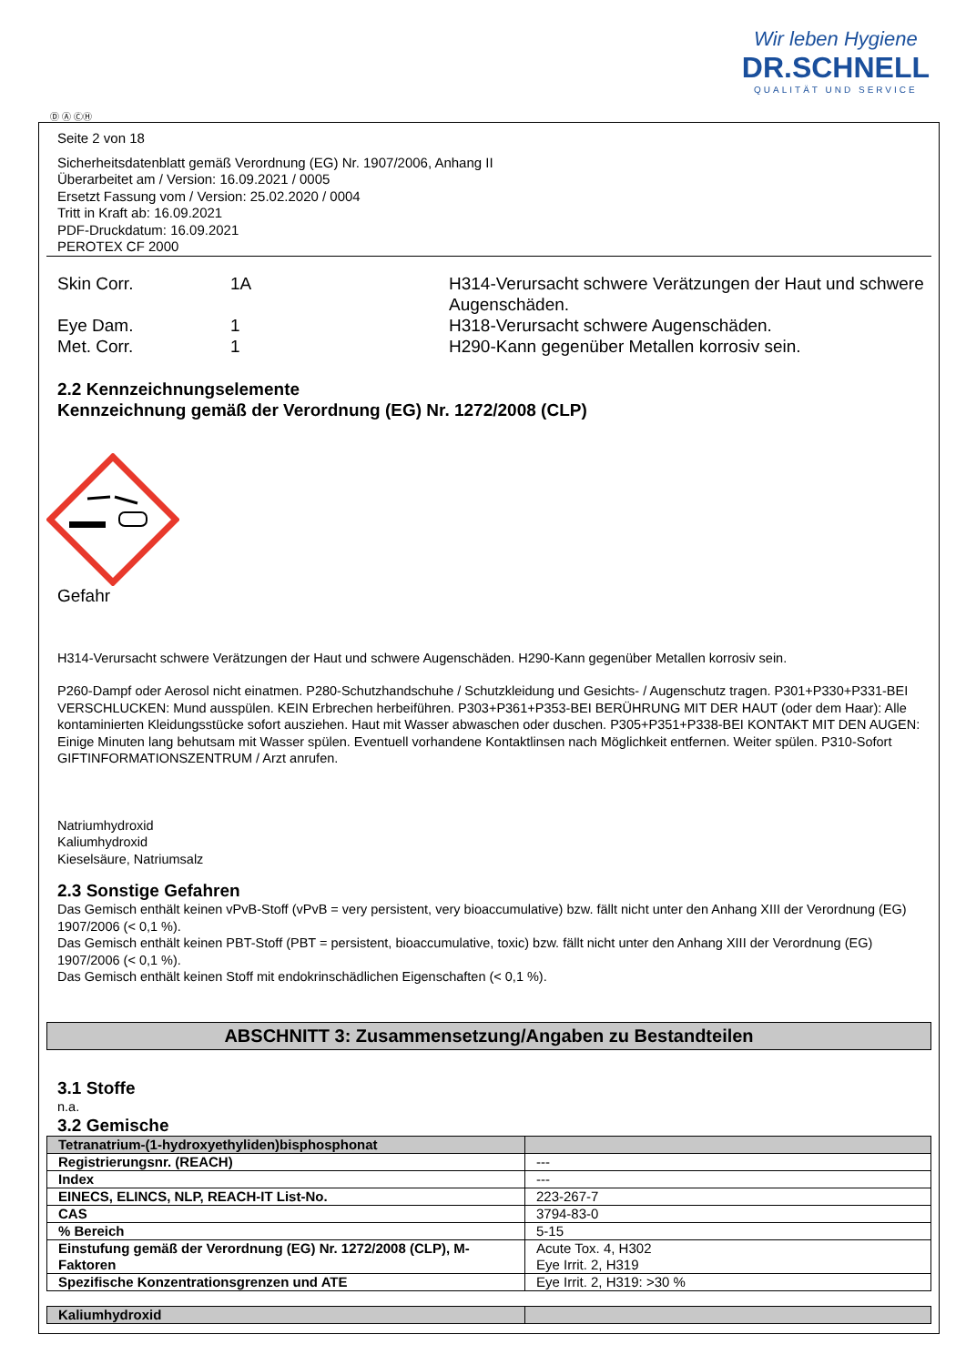Wir leben Hygiene
DR.SCHNELL
QUALITÄT UND SERVICE
Ⓓ Ⓐ ⒸⒽ
Seite 2 von 18
Sicherheitsdatenblatt gemäß Verordnung (EG) Nr. 1907/2006, Anhang II
Überarbeitet am / Version: 16.09.2021 / 0005
Ersetzt Fassung vom / Version: 25.02.2020 / 0004
Tritt in Kraft ab: 16.09.2021
PDF-Druckdatum: 16.09.2021
PEROTEX CF 2000
| Skin Corr. | 1A | H314-Verursacht schwere Verätzungen der Haut und schwere Augenschäden. |
| Eye Dam. | 1 | H318-Verursacht schwere Augenschäden. |
| Met. Corr. | 1 | H290-Kann gegenüber Metallen korrosiv sein. |
2.2 Kennzeichnungselemente
Kennzeichnung gemäß der Verordnung (EG) Nr. 1272/2008 (CLP)
Gefahr
H314-Verursacht schwere Verätzungen der Haut und schwere Augenschäden. H290-Kann gegenüber Metallen korrosiv sein.
P260-Dampf oder Aerosol nicht einatmen. P280-Schutzhandschuhe / Schutzkleidung und Gesichts- / Augenschutz tragen. P301+P330+P331-BEI VERSCHLUCKEN: Mund ausspülen. KEIN Erbrechen herbeiführen. P303+P361+P353-BEI BERÜHRUNG MIT DER HAUT (oder dem Haar): Alle kontaminierten Kleidungsstücke sofort ausziehen. Haut mit Wasser abwaschen oder duschen. P305+P351+P338-BEI KONTAKT MIT DEN AUGEN: Einige Minuten lang behutsam mit Wasser spülen. Eventuell vorhandene Kontaktlinsen nach Möglichkeit entfernen. Weiter spülen. P310-Sofort GIFTINFORMATIONSZENTRUM / Arzt anrufen.
Natriumhydroxid
Kaliumhydroxid
Kieselsäure, Natriumsalz
2.3 Sonstige Gefahren
Das Gemisch enthält keinen vPvB-Stoff (vPvB = very persistent, very bioaccumulative) bzw. fällt nicht unter den Anhang XIII der Verordnung (EG) 1907/2006 (< 0,1 %).
Das Gemisch enthält keinen PBT-Stoff (PBT = persistent, bioaccumulative, toxic) bzw. fällt nicht unter den Anhang XIII der Verordnung (EG) 1907/2006 (< 0,1 %).
Das Gemisch enthält keinen Stoff mit endokrinschädlichen Eigenschaften (< 0,1 %).
ABSCHNITT 3: Zusammensetzung/Angaben zu Bestandteilen
3.1 Stoffe
n.a.
3.2 Gemische
| Tetranatrium-(1-hydroxyethyliden)bisphosphonat | |
| --- | --- |
| Registrierungsnr. (REACH) | --- |
| Index | --- |
| EINECS, ELINCS, NLP, REACH-IT List-No. | 223-267-7 |
| CAS | 3794-83-0 |
| % Bereich | 5-15 |
| Einstufung gemäß der Verordnung (EG) Nr. 1272/2008 (CLP), M-Faktoren | Acute Tox. 4, H302 Eye Irrit. 2, H319 |
| Spezifische Konzentrationsgrenzen und ATE | Eye Irrit. 2, H319: >30 % |
| Kaliumhydroxid | |
| --- | --- |